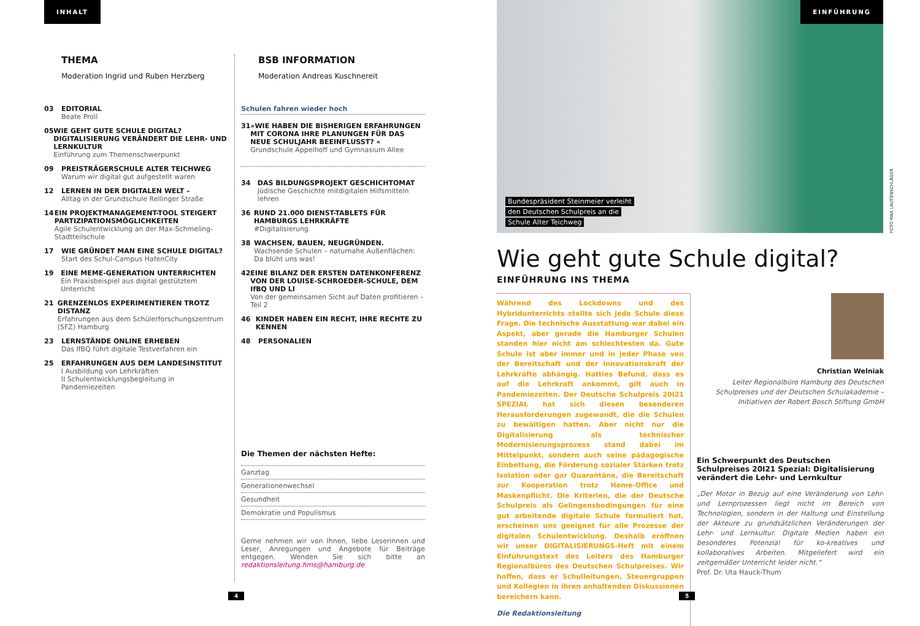INHALT
THEMA
Moderation Ingrid und Ruben Herzberg
03 EDITORIAL
Beate Proll
05 WIE GEHT GUTE SCHULE DIGITAL? DIGITALISIERUNG VERÄNDERT DIE LEHR- UND LERNKULTUR
Einführung zum Themenschwerpunkt
09 PREISTRÄGERSCHULE ALTER TEICHWEG
Warum wir digital gut aufgestellt waren
12 LERNEN IN DER DIGITALEN WELT –
Alltag in der Grundschule Rellinger Straße
14 EIN PROJEKTMANAGEMENT-TOOL STEIGERT PARTIZIPATIONSMÖGLICHKEITEN
Agile Schulentwicklung an der Max-Schmeling-Stadtteilschule
17 WIE GRÜNDET MAN EINE SCHULE DIGITAL?
Start des Schul-Campus HafenCity
19 EINE MEME-GENERATION UNTERRICHTEN
Ein Praxisbeispiel aus digital gestütztem Unterricht
21 GRENZENLOS EXPERIMENTIEREN TROTZ DISTANZ
Erfahrungen aus dem Schülerforschungszentrum (SFZ) Hamburg
23 LERNSTÄNDE ONLINE ERHEBEN
Das IfBQ führt digitale Testverfahren ein
25 ERFAHRUNGEN AUS DEM LANDESINSTITUT
I Ausbildung von Lehrkräften
II Schulentwicklungsbegleitung in Pandemiezeiten
BSB INFORMATION
Moderation Andreas Kuschnereit
Schulen fahren wieder hoch
31 »WIE HABEN DIE BISHERIGEN ERFAHRUNGEN MIT CORONA IHRE PLANUNGEN FÜR DAS NEUE SCHULJAHR BEEINFLUSST? «
Grundschule Appelhoff und Gymnasium Allee
34 DAS BILDUNGSPROJEKT GESCHICHTOMAT
Jüdische Geschichte mitdigitalen Hilfsmitteln lehren
36 RUND 21.000 DIENST-TABLETS FÜR HAMBURGS LEHRKRÄFTE
#Digitalisierung
38 WACHSEN, BAUEN, NEUGRÜNDEN.
Wachsende Schulen – naturnahe Außenflächen: Da blüht uns was!
42 EINE BILANZ DER ERSTEN DATENKONFERENZ VON DER LOUISE-SCHROEDER-SCHULE, DEM IfBQ UND LI
Von der gemeinsamen Sicht auf Daten profitieren – Teil 2
46 KINDER HABEN EIN RECHT, IHRE RECHTE ZU KENNEN
48 PERSONALIEN
Die Themen der nächsten Hefte:
Ganztag
Generationenwechsel
Gesundheit
Demokratie und Populismus
Gerne nehmen wir von Ihnen, liebe Leserinnen und Leser, Anregungen und Angebote für Beiträge entgegen. Wenden Sie sich bitte an redaktionsleitung.hms@hamburg.de
4
EINFÜHRUNG
Bundespräsident Steinmeier verleiht
den Deutschen Schulpreis an die
Schule Alter Teichweg
FOTO MAX LAUTENSCHLÄGER
Wie geht gute Schule digital?
EINFÜHRUNG INS THEMA
Während des Lockdowns und des Hybridunterrichts stellte sich jede Schule diese Frage. Die technische Ausstattung war dabei ein Aspekt, aber gerade die Hamburger Schulen standen hier nicht am schlechtesten da. Gute Schule ist aber immer und in jeder Phase von der Bereitschaft und der Innovationskraft der Lehrkräfte abhängig. Hatties Befund, dass es auf die Lehrkraft ankommt, gilt auch in Pandemiezeiten. Der Deutsche Schulpreis 20I21 SPEZIAL hat sich diesen besonderen Herausforderungen zugewandt, die die Schulen zu bewältigen hatten. Aber nicht nur die Digitalisierung als technischer Modernisierungsprozess stand dabei im Mittelpunkt, sondern auch seine pädagogische Einbettung, die Förderung sozialer Stärken trotz Isolation oder gar Quarantäne, die Bereitschaft zur Kooperation trotz Home-Office und Maskenpflicht. Die Kriterien, die der Deutsche Schulpreis als Gelingensbedingungen für eine gut arbeitende digitale Schule formuliert hat, erscheinen uns geeignet für alle Prozesse der digitalen Schulentwicklung. Deshalb eröffnen wir unser DIGITALISIERUNGS-Heft mit einem Einführungstext des Leiters des Hamburger Regionalbüros des Deutschen Schulpreises. Wir hoffen, dass er Schulleitungen, Steuergruppen und Kollegien in ihren anhaltenden Diskussionen bereichern kann.
Die Redaktionsleitung
Christian Welniak
Leiter Regionalbüro Hamburg des Deutschen Schulpreises und der Deutschen Schulakademie – Initiativen der Robert Bosch Stiftung GmbH
Ein Schwerpunkt des Deutschen Schulpreises 20I21 Spezial: Digitalisierung verändert die Lehr- und Lernkultur
„Der Motor in Bezug auf eine Veränderung von Lehr- und Lernprozessen liegt nicht im Bereich von Technologien, sondern in der Haltung und Einstellung der Akteure zu grundsätzlichen Veränderungen der Lehr- und Lernkultur. Digitale Medien haben ein besonderes Potenzial für ko-kreatives und kollaboratives Arbeiten. Mitgeliefert wird ein zeitgemäßer Unterricht leider nicht.“
Prof. Dr. Uta Hauck-Thum
5